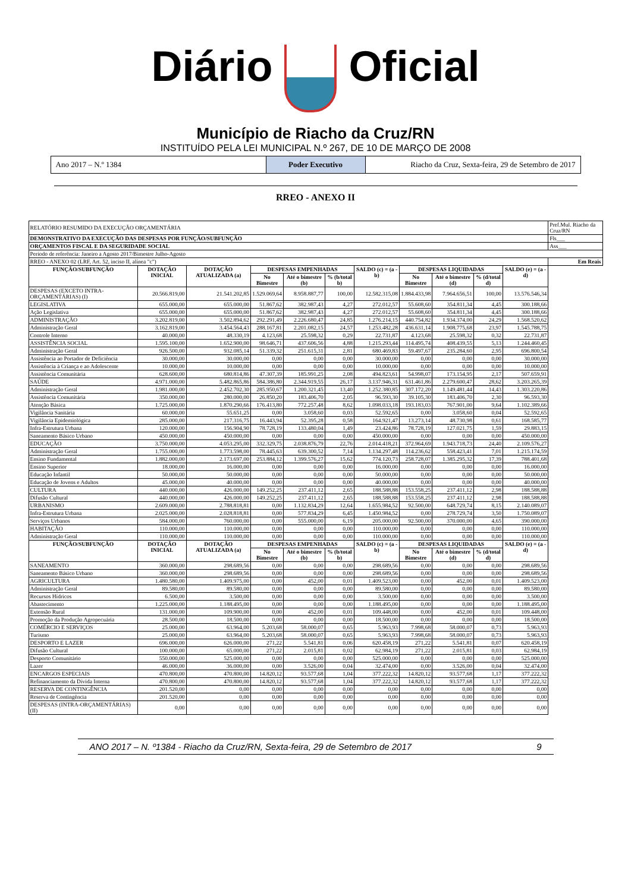Diário Oficial
Município de Riacho da Cruz/RN
INSTITUÍDO PELA LEI MUNICIPAL N.º 267, DE 10 DE MARÇO DE 2008
Ano 2017 – N.º 1384 Poder Executivo Riacho da Cruz, Sexta-feira, 29 de Setembro de 2017
RREO - ANEXO II
| RELATÓRIO RESUMIDO DA EXECUÇÃO ORÇAMENTÁRIA | | | | | | | | | | | Pref.Mul. Riacho da Cruz/RN |
| DEMONSTRATIVO DA EXECUÇÃO DAS DESPESAS POR FUNÇÃO/SUBFUNÇÃO | | | | | | | | | | | Fls___ |
| ORÇAMENTOS FISCAL E DA SEGURIDADE SOCIAL | | | | | | | | | | | Ass___ |
| Período de referência: Janeiro a Agosto 2017/Bimestre Julho-Agosto | | | | | | | | | | | |
| RREO - ANEXO 02 (LRF, Art. 52, inciso II, alínea "c") | | | | | | | | | | | Em Reais |
| FUNÇÃO/SUBFUNÇÃO | DOTAÇÃO INICIAL | DOTAÇÃO ATUALIZADA (a) | DESPESAS EMPENHADAS | | | SALDO (c) = (a - b) | DESPESAS LIQUIDADAS | | | SALDO (e) = (a - d) | |
| | | | No Bimestre | Até o bimestre (b) | % (b/total b) | | No Bimestre | Até o bimestre (d) | % (d/total d) | | |
| DESPESAS (EXCETO INTRA-ORÇAMENTÁRIAS) (I) | 20.566.819,00 | 21.541.202,85 | 1.529.069,64 | 8.958.887,77 | 100,00 | 12.582.315,08 | 1.884.433,98 | 7.964.656,51 | 100,00 | 13.576.546,34 | |
| LEGISLATIVA | 655.000,00 | 655.000,00 | 51.867,62 | 382.987,43 | 4,27 | 272.012,57 | 55.608,60 | 354.811,34 | 4,45 | 300.188,66 | |
| Ação Legislativa | 655.000,00 | 655.000,00 | 51.867,62 | 382.987,43 | 4,27 | 272.012,57 | 55.608,60 | 354.811,34 | 4,45 | 300.188,66 | |
| ADMINISTRAÇÃO | 3.202.819,00 | 3.502.894,62 | 292.291,49 | 2.226.680,47 | 24,85 | 1.276.214,15 | 440.754,82 | 1.934.374,00 | 24,29 | 1.568.520,62 | |
| Administração Geral | 3.162.819,00 | 3.454.564,43 | 288.167,81 | 2.201.082,15 | 24,57 | 1.253.482,28 | 436.631,14 | 1.908.775,68 | 23,97 | 1.545.788,75 | |
| Controle Interno | 40.000,00 | 48.330,19 | 4.123,68 | 25.598,32 | 0,29 | 22.731,87 | 4.123,68 | 25.598,32 | 0,32 | 22.731,87 | |
| ASSISTÊNCIA SOCIAL | 1.595.100,00 | 1.652.900,00 | 98.646,71 | 437.606,56 | 4,88 | 1.215.293,44 | 114.495,74 | 408.439,55 | 5,13 | 1.244.460,45 | |
| Administração Geral | 926.500,00 | 932.085,14 | 51.339,32 | 251.615,31 | 2,81 | 680.469,83 | 59.497,67 | 235.284,60 | 2,95 | 696.800,54 | |
| Assistência ao Portador de Deficiência | 30.000,00 | 30.000,00 | 0,00 | 0,00 | 0,00 | 30.000,00 | 0,00 | 0,00 | 0,00 | 30.000,00 | |
| Assistência à Criança e ao Adolescente | 10.000,00 | 10.000,00 | 0,00 | 0,00 | 0,00 | 10.000,00 | 0,00 | 0,00 | 0,00 | 10.000,00 | |
| Assistência Comunitária | 628.600,00 | 680.814,86 | 47.307,39 | 185.991,25 | 2,08 | 494.823,61 | 54.998,07 | 173.154,95 | 2,17 | 507.659,91 | |
| SAÚDE | 4.971.000,00 | 5.482.865,86 | 584.386,80 | 2.344.919,55 | 26,17 | 3.137.946,31 | 631.461,86 | 2.279.600,47 | 28,62 | 3.203.265,39 | |
| Administração Geral | 1.981.000,00 | 2.452.702,30 | 285.950,67 | 1.200.321,45 | 13,40 | 1.252.380,85 | 307.172,20 | 1.149.481,44 | 14,43 | 1.303.220,86 | |
| Assistência Comunitária | 350.000,00 | 280.000,00 | 26.850,20 | 183.406,70 | 2,05 | 96.593,30 | 39.105,30 | 183.406,70 | 2,30 | 96.593,30 | |
| Atenção Básica | 1.725.000,00 | 1.870.290,66 | 176.413,80 | 772.257,48 | 8,62 | 1.098.033,18 | 193.183,03 | 767.901,00 | 9,64 | 1.102.389,66 | |
| Vigilância Sanitária | 60.000,00 | 55.651,25 | 0,00 | 3.058,60 | 0,03 | 52.592,65 | 0,00 | 3.058,60 | 0,04 | 52.592,65 | |
| Vigilância Epidemiológica | 285.000,00 | 217.316,75 | 16.443,94 | 52.395,28 | 0,58 | 164.921,47 | 13.273,14 | 48.730,98 | 0,61 | 168.585,77 | |
| Infra-Estrutura Urbana | 120.000,00 | 156.904,90 | 78.728,19 | 133.480,04 | 1,49 | 23.424,86 | 78.728,19 | 127.021,75 | 1,59 | 29.883,15 | |
| Saneamento Básico Urbano | 450.000,00 | 450.000,00 | 0,00 | 0,00 | 0,00 | 450.000,00 | 0,00 | 0,00 | 0,00 | 450.000,00 | |
| EDUCAÇÃO | 3.750.000,00 | 4.053.295,00 | 332.329,75 | 2.038.876,79 | 22,76 | 2.014.418,21 | 372.964,69 | 1.943.718,73 | 24,40 | 2.109.576,27 | |
| Administração Geral | 1.755.000,00 | 1.773.598,00 | 78.445,63 | 639.300,52 | 7,14 | 1.134.297,48 | 114.236,62 | 558.423,41 | 7,01 | 1.215.174,59 | |
| Ensino Fundamental | 1.882.000,00 | 2.173.697,00 | 253.884,12 | 1.399.576,27 | 15,62 | 774.120,73 | 258.728,07 | 1.385.295,32 | 17,39 | 788.401,68 | |
| Ensino Superior | 18.000,00 | 16.000,00 | 0,00 | 0,00 | 0,00 | 16.000,00 | 0,00 | 0,00 | 0,00 | 16.000,00 | |
| Educação Infantil | 50.000,00 | 50.000,00 | 0,00 | 0,00 | 0,00 | 50.000,00 | 0,00 | 0,00 | 0,00 | 50.000,00 | |
| Educação de Jovens e Adultos | 45.000,00 | 40.000,00 | 0,00 | 0,00 | 0,00 | 40.000,00 | 0,00 | 0,00 | 0,00 | 40.000,00 | |
| CULTURA | 440.000,00 | 426.000,00 | 149.252,25 | 237.411,12 | 2,65 | 188.588,88 | 153.558,25 | 237.411,12 | 2,98 | 188.588,88 | |
| Difusão Cultural | 440.000,00 | 426.000,00 | 149.252,25 | 237.411,12 | 2,65 | 188.588,88 | 153.558,25 | 237.411,12 | 2,98 | 188.588,88 | |
| URBANISMO | 2.609.000,00 | 2.788.818,81 | 0,00 | 1.132.834,29 | 12,64 | 1.655.984,52 | 92.500,00 | 648.729,74 | 8,15 | 2.140.089,07 | |
| Infra-Estrutura Urbana | 2.025.000,00 | 2.028.818,81 | 0,00 | 577.834,29 | 6,45 | 1.450.984,52 | 0,00 | 278.729,74 | 3,50 | 1.750.089,07 | |
| Serviços Urbanos | 584.000,00 | 760.000,00 | 0,00 | 555.000,00 | 6,19 | 205.000,00 | 92.500,00 | 370.000,00 | 4,65 | 390.000,00 | |
| HABITAÇÃO | 110.000,00 | 110.000,00 | 0,00 | 0,00 | 0,00 | 110.000,00 | 0,00 | 0,00 | 0,00 | 110.000,00 | |
| Administração Geral | 110.000,00 | 110.000,00 | 0,00 | 0,00 | 0,00 | 110.000,00 | 0,00 | 0,00 | 0,00 | 110.000,00 | |
| FUNÇÃO/SUBFUNÇÃO | DOTAÇÃO INICIAL | DOTAÇÃO ATUALIZADA (a) | DESPESAS EMPENHADAS | | | SALDO (c) = (a - b) | DESPESAS LIQUIDADAS | | | SALDO (e) = (a - d) | |
| | | | No Bimestre | Até o bimestre (b) | % (b/total b) | | No Bimestre | Até o bimestre (d) | % (d/total d) | | |
| SANEAMENTO | 360.000,00 | 298.689,56 | 0,00 | 0,00 | 0,00 | 298.689,56 | 0,00 | 0,00 | 0,00 | 298.689,56 | |
| Saneamento Básico Urbano | 360.000,00 | 298.689,56 | 0,00 | 0,00 | 0,00 | 298.689,56 | 0,00 | 0,00 | 0,00 | 298.689,56 | |
| AGRICULTURA | 1.480.580,00 | 1.409.975,00 | 0,00 | 452,00 | 0,01 | 1.409.523,00 | 0,00 | 452,00 | 0,01 | 1.409.523,00 | |
| Administração Geral | 89.580,00 | 89.580,00 | 0,00 | 0,00 | 0,00 | 89.580,00 | 0,00 | 0,00 | 0,00 | 89.580,00 | |
| Recursos Hídricos | 6.500,00 | 3.500,00 | 0,00 | 0,00 | 0,00 | 3.500,00 | 0,00 | 0,00 | 0,00 | 3.500,00 | |
| Abastecimento | 1.225.000,00 | 1.188.495,00 | 0,00 | 0,00 | 0,00 | 1.188.495,00 | 0,00 | 0,00 | 0,00 | 1.188.495,00 | |
| Extensão Rural | 131.000,00 | 109.900,00 | 0,00 | 452,00 | 0,01 | 109.448,00 | 0,00 | 452,00 | 0,01 | 109.448,00 | |
| Promoção da Produção Agropecuária | 28.500,00 | 18.500,00 | 0,00 | 0,00 | 0,00 | 18.500,00 | 0,00 | 0,00 | 0,00 | 18.500,00 | |
| COMÉRCIO E SERVIÇOS | 25.000,00 | 63.964,00 | 5.203,68 | 58.000,07 | 0,65 | 5.963,93 | 7.998,68 | 58.000,07 | 0,73 | 5.963,93 | |
| Turismo | 25.000,00 | 63.964,00 | 5.203,68 | 58.000,07 | 0,65 | 5.963,93 | 7.998,68 | 58.000,07 | 0,73 | 5.963,93 | |
| DESPORTO E LAZER | 696.000,00 | 626.000,00 | 271,22 | 5.541,81 | 0,06 | 620.458,19 | 271,22 | 5.541,81 | 0,07 | 620.458,19 | |
| Difusão Cultural | 100.000,00 | 65.000,00 | 271,22 | 2.015,81 | 0,02 | 62.984,19 | 271,22 | 2.015,81 | 0,03 | 62.984,19 | |
| Desporto Comunitário | 550.000,00 | 525.000,00 | 0,00 | 0,00 | 0,00 | 525.000,00 | 0,00 | 0,00 | 0,00 | 525.000,00 | |
| Lazer | 46.000,00 | 36.000,00 | 0,00 | 3.526,00 | 0,04 | 32.474,00 | 0,00 | 3.526,00 | 0,04 | 32.474,00 | |
| ENCARGOS ESPECIAIS | 470.800,00 | 470.800,00 | 14.820,12 | 93.577,68 | 1,04 | 377.222,32 | 14.820,12 | 93.577,68 | 1,17 | 377.222,32 | |
| Refinanciamento da Dívida Interna | 470.800,00 | 470.800,00 | 14.820,12 | 93.577,68 | 1,04 | 377.222,32 | 14.820,12 | 93.577,68 | 1,17 | 377.222,32 | |
| RESERVA DE CONTINGÊNCIA | 201.520,00 | 0,00 | 0,00 | 0,00 | 0,00 | 0,00 | 0,00 | 0,00 | 0,00 | 0,00 | |
| Reserva de Contingência | 201.520,00 | 0,00 | 0,00 | 0,00 | 0,00 | 0,00 | 0,00 | 0,00 | 0,00 | 0,00 | |
| DESPESAS (INTRA-ORÇAMENTÁRIAS) (II) | 0,00 | 0,00 | 0,00 | 0,00 | 0,00 | 0,00 | 0,00 | 0,00 | 0,00 | 0,00 | |
ANO 2017 – N. º1384 - Riacho da Cruz/RN, Sexta-feira, 29 de Setembro de 2017 9